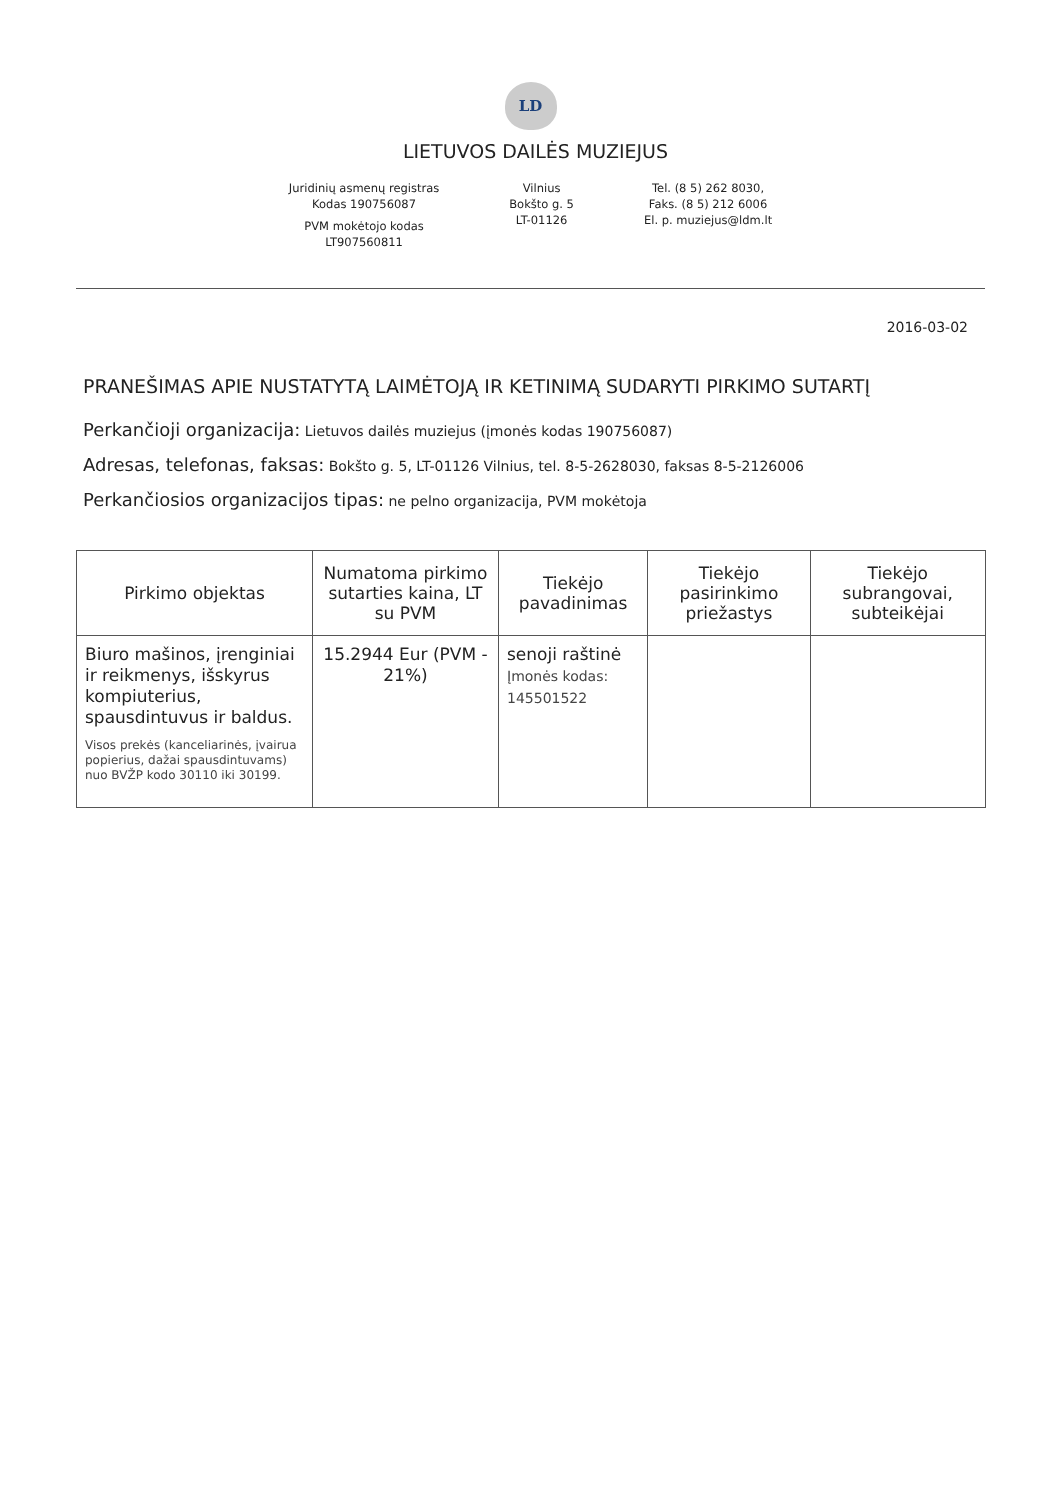LD
LIETUVOS DAILĖS MUZIEJUS
Juridinių asmenų registras
Kodas 190756087
PVM mokėtojo kodas
LT907560811
Vilnius
Bokšto g. 5
LT-01126
Tel. (8 5) 262 8030,
Faks. (8 5) 212 6006
El. p. muziejus@ldm.lt
2016-03-02
PRANEŠIMAS APIE NUSTATYTĄ LAIMĖTOJĄ IR KETINIMĄ SUDARYTI PIRKIMO SUTARTĮ
Perkančioji organizacija: Lietuvos dailės muziejus (įmonės kodas 190756087)
Adresas, telefonas, faksas: Bokšto g. 5, LT-01126 Vilnius, tel. 8-5-2628030, faksas 8-5-2126006
Perkančiosios organizacijos tipas: ne pelno organizacija, PVM mokėtoja
| Pirkimo objektas | Numatoma pirkimo sutarties kaina, LT su PVM | Tiekėjo pavadinimas | Tiekėjo pasirinkimo priežastys | Tiekėjo subrangovai, subteikėjai |
| --- | --- | --- | --- | --- |
| Biuro mašinos, įrenginiai ir reikmenys, išskyrus kompiuterius, spausdintuvus ir baldus. Visos prekės (kanceliarinės, įvairua popierius, dažai spausdintuvams) nuo BVŽP kodo 30110 iki 30199. | 15.2944 Eur (PVM - 21%) | senoji raštinė Įmonės kodas: 145501522 | | |